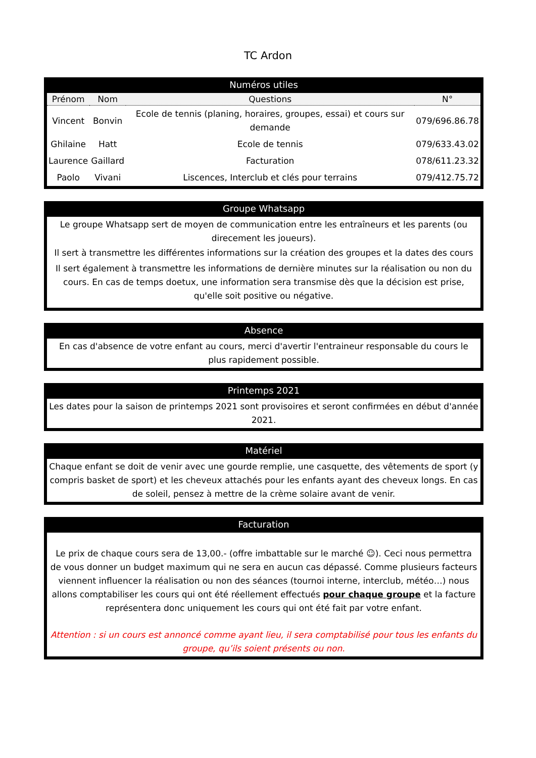TC Ardon
Numéros utiles
| Prénom | Nom | Questions | N° |
| --- | --- | --- | --- |
| Vincent | Bonvin | Ecole de tennis (planing, horaires, groupes, essai) et cours sur demande | 079/696.86.78 |
| Ghilaine | Hatt | Ecole de tennis | 079/633.43.02 |
| Laurence | Gaillard | Facturation | 078/611.23.32 |
| Paolo | Vivani | Liscences, Interclub et clés pour terrains | 079/412.75.72 |
Groupe Whatsapp
Le groupe Whatsapp sert de moyen de communication entre les entraîneurs et les parents (ou direcement les joueurs).
Il sert à transmettre les différentes informations sur la création des groupes et la dates des cours
Il sert également à transmettre les informations de dernière minutes sur la réalisation ou non du cours. En cas de temps doetux, une information sera transmise dès que la décision est prise, qu'elle soit positive ou négative.
Absence
En cas d'absence de votre enfant au cours, merci d'avertir l'entraineur responsable du cours le plus rapidement possible.
Printemps 2021
Les dates pour la saison de printemps 2021 sont provisoires et seront confirmées en début d'année 2021.
Matériel
Chaque enfant se doit de venir avec une gourde remplie, une casquette, des vêtements de sport (y compris basket de sport) et les cheveux attachés pour les enfants ayant des cheveux longs. En cas de soleil, pensez à mettre de la crème solaire avant de venir.
Facturation
Le prix de chaque cours sera de 13,00.- (offre imbattable sur le marché ☺). Ceci nous permettra de vous donner un budget maximum qui ne sera en aucun cas dépassé. Comme plusieurs facteurs viennent influencer la réalisation ou non des séances (tournoi interne, interclub, météo…) nous allons comptabiliser les cours qui ont été réellement effectués pour chaque groupe et la facture représentera donc uniquement les cours qui ont été fait par votre enfant.
Attention : si un cours est annoncé comme ayant lieu, il sera comptabilisé pour tous les enfants du groupe, qu’ils soient présents ou non.